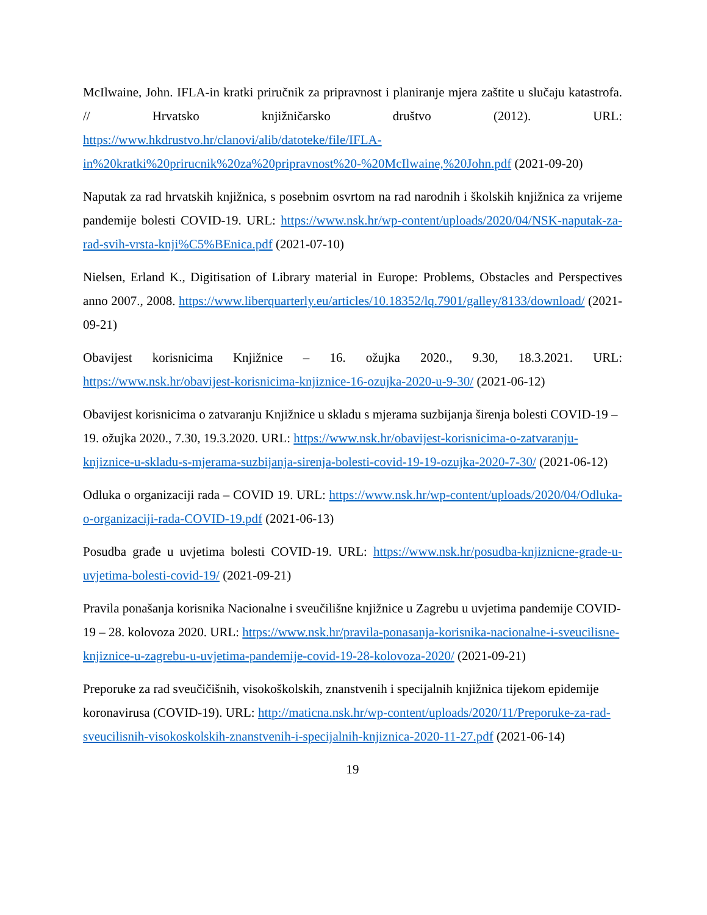McIlwaine, John. IFLA-in kratki priručnik za pripravnost i planiranje mjera zaštite u slučaju katastrofa. // Hrvatsko knjižničarsko društvo (2012). URL: https://www.hkdrustvo.hr/clanovi/alib/datoteke/file/IFLA-in%20kratki%20prirucnik%20za%20pripravnost%20-%20McIlwaine,%20John.pdf (2021-09-20)
Naputak za rad hrvatskih knjižnica, s posebnim osvrtom na rad narodnih i školskih knjižnica za vrijeme pandemije bolesti COVID-19. URL: https://www.nsk.hr/wp-content/uploads/2020/04/NSK-naputak-za-rad-svih-vrsta-knji%C5%BEnica.pdf (2021-07-10)
Nielsen, Erland K., Digitisation of Library material in Europe: Problems, Obstacles and Perspectives anno 2007., 2008. https://www.liberquarterly.eu/articles/10.18352/lq.7901/galley/8133/download/ (2021-09-21)
Obavijest korisnicima Knjižnice – 16. ožujka 2020., 9.30, 18.3.2021. URL: https://www.nsk.hr/obavijest-korisnicima-knjiznice-16-ozujka-2020-u-9-30/ (2021-06-12)
Obavijest korisnicima o zatvaranju Knjižnice u skladu s mjerama suzbijanja širenja bolesti COVID-19 – 19. ožujka 2020., 7.30, 19.3.2020. URL: https://www.nsk.hr/obavijest-korisnicima-o-zatvaranju-knjiznice-u-skladu-s-mjerama-suzbijanja-sirenja-bolesti-covid-19-19-ozujka-2020-7-30/ (2021-06-12)
Odluka o organizaciji rada – COVID 19. URL: https://www.nsk.hr/wp-content/uploads/2020/04/Odluka-o-organizaciji-rada-COVID-19.pdf (2021-06-13)
Posudba građe u uvjetima bolesti COVID-19. URL: https://www.nsk.hr/posudba-knjiznicne-grade-u-uvjetima-bolesti-covid-19/ (2021-09-21)
Pravila ponašanja korisnika Nacionalne i sveučilišne knjižnice u Zagrebu u uvjetima pandemije COVID-19 – 28. kolovoza 2020. URL: https://www.nsk.hr/pravila-ponasanja-korisnika-nacionalne-i-sveucilisne-knjiznice-u-zagrebu-u-uvjetima-pandemije-covid-19-28-kolovoza-2020/ (2021-09-21)
Preporuke za rad sveučičišnih, visokoškolskih, znanstvenih i specijalnih knjižnica tijekom epidemije koronavirusa (COVID-19). URL: http://maticna.nsk.hr/wp-content/uploads/2020/11/Preporuke-za-rad-sveucilisnih-visokoskolskih-znanstvenih-i-specijalnih-knjiznica-2020-11-27.pdf (2021-06-14)
19